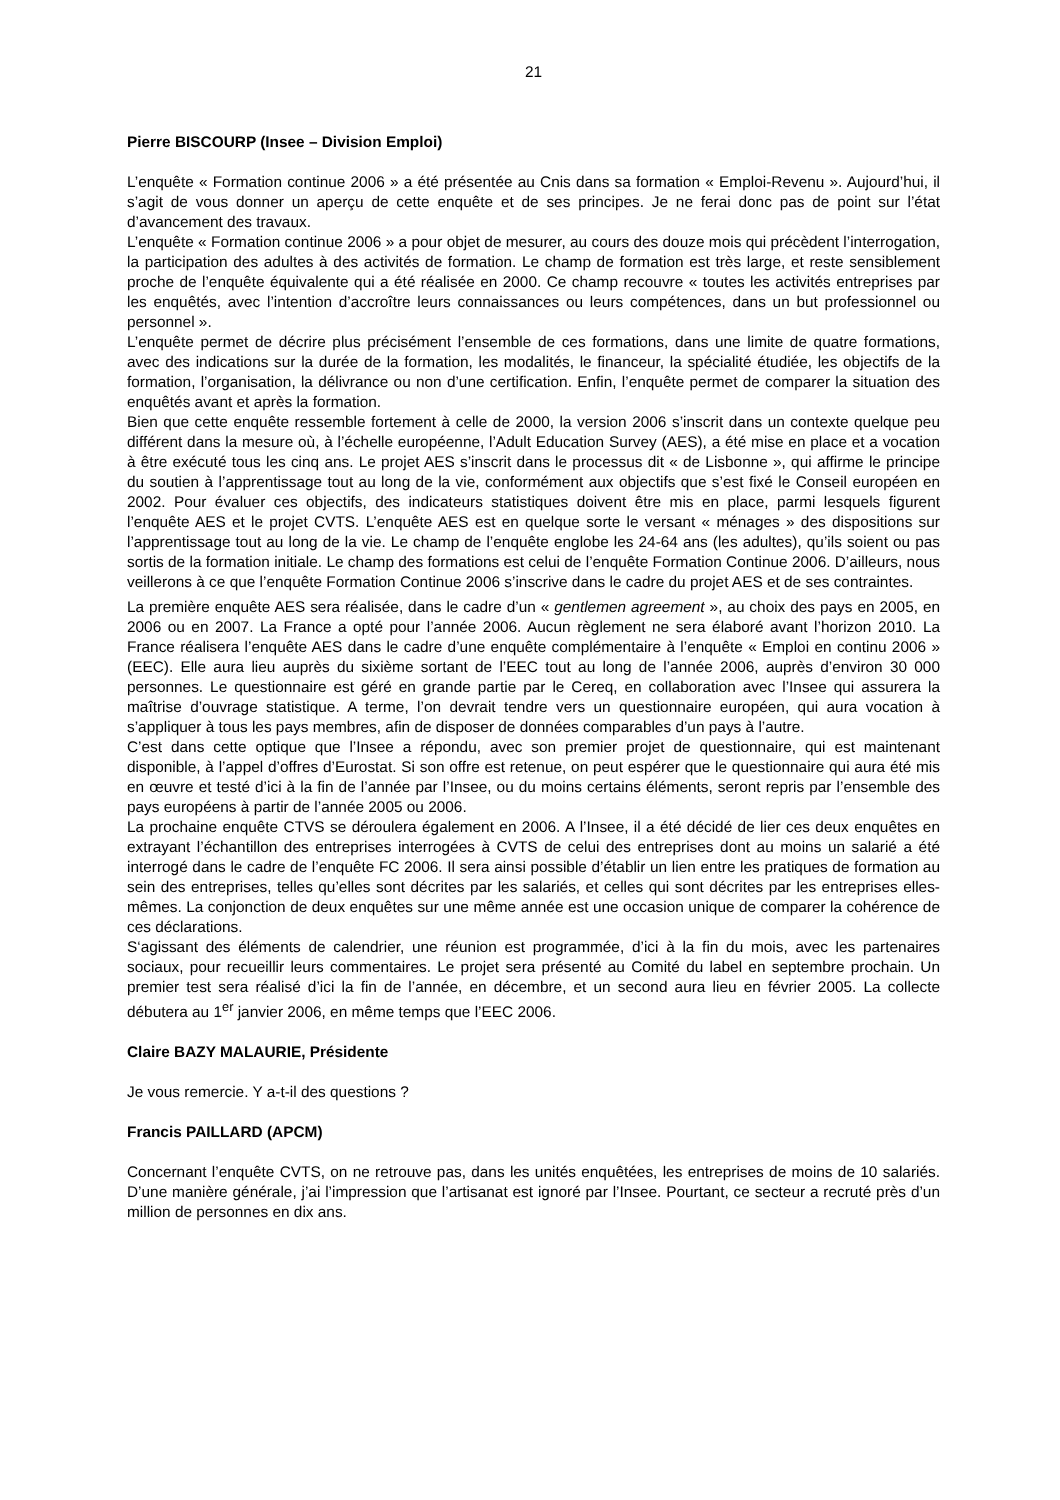21
Pierre BISCOURP (Insee – Division Emploi)
L’enquête « Formation continue 2006 » a été présentée au Cnis dans sa formation « Emploi-Revenu ». Aujourd’hui, il s’agit de vous donner un aperçu de cette enquête et de ses principes. Je ne ferai donc pas de point sur l’état d’avancement des travaux.
L’enquête « Formation continue 2006 » a pour objet de mesurer, au cours des douze mois qui précèdent l’interrogation, la participation des adultes à des activités de formation. Le champ de formation est très large, et reste sensiblement proche de l’enquête équivalente qui a été réalisée en 2000. Ce champ recouvre « toutes les activités entreprises par les enquêtés, avec l’intention d’accroître leurs connaissances ou leurs compétences, dans un but professionnel ou personnel ».
L’enquête permet de décrire plus précisément l’ensemble de ces formations, dans une limite de quatre formations, avec des indications sur la durée de la formation, les modalités, le financeur, la spécialité étudiée, les objectifs de la formation, l’organisation, la délivrance ou non d’une certification. Enfin, l’enquête permet de comparer la situation des enquêtés avant et après la formation.
Bien que cette enquête ressemble fortement à celle de 2000, la version 2006 s’inscrit dans un contexte quelque peu différent dans la mesure où, à l’échelle européenne, l’Adult Education Survey (AES), a été mise en place et a vocation à être exécuté tous les cinq ans. Le projet AES s’inscrit dans le processus dit « de Lisbonne », qui affirme le principe du soutien à l’apprentissage tout au long de la vie, conformément aux objectifs que s’est fixé le Conseil européen en 2002. Pour évaluer ces objectifs, des indicateurs statistiques doivent être mis en place, parmi lesquels figurent l’enquête AES et le projet CVTS. L’enquête AES est en quelque sorte le versant « ménages » des dispositions sur l’apprentissage tout au long de la vie. Le champ de l’enquête englobe les 24-64 ans (les adultes), qu’ils soient ou pas sortis de la formation initiale. Le champ des formations est celui de l’enquête Formation Continue 2006. D’ailleurs, nous veillerons à ce que l’enquête Formation Continue 2006 s’inscrive dans le cadre du projet AES et de ses contraintes.
La première enquête AES sera réalisée, dans le cadre d’un « gentlemen agreement », au choix des pays en 2005, en 2006 ou en 2007. La France a opté pour l’année 2006. Aucun règlement ne sera élaboré avant l’horizon 2010. La France réalisera l’enquête AES dans le cadre d’une enquête complémentaire à l’enquête « Emploi en continu 2006 » (EEC). Elle aura lieu auprès du sixième sortant de l’EEC tout au long de l’année 2006, auprès d’environ 30 000 personnes. Le questionnaire est géré en grande partie par le Cereq, en collaboration avec l’Insee qui assurera la maîtrise d’ouvrage statistique. A terme, l’on devrait tendre vers un questionnaire européen, qui aura vocation à s’appliquer à tous les pays membres, afin de disposer de données comparables d’un pays à l’autre.
C’est dans cette optique que l’Insee a répondu, avec son premier projet de questionnaire, qui est maintenant disponible, à l’appel d’offres d’Eurostat. Si son offre est retenue, on peut espérer que le questionnaire qui aura été mis en œuvre et testé d’ici à la fin de l’année par l’Insee, ou du moins certains éléments, seront repris par l’ensemble des pays européens à partir de l’année 2005 ou 2006.
La prochaine enquête CTVS se déroulera également en 2006. A l’Insee, il a été décidé de lier ces deux enquêtes en extrayant l’échantillon des entreprises interrogées à CVTS de celui des entreprises dont au moins un salarié a été interrogé dans le cadre de l’enquête FC 2006. Il sera ainsi possible d’établir un lien entre les pratiques de formation au sein des entreprises, telles qu’elles sont décrites par les salariés, et celles qui sont décrites par les entreprises elles-mêmes. La conjonction de deux enquêtes sur une même année est une occasion unique de comparer la cohérence de ces déclarations.
S‘agissant des éléments de calendrier, une réunion est programmée, d’ici à la fin du mois, avec les partenaires sociaux, pour recueillir leurs commentaires. Le projet sera présenté au Comité du label en septembre prochain. Un premier test sera réalisé d’ici la fin de l’année, en décembre, et un second aura lieu en février 2005. La collecte débutera au 1<sup>er</sup> janvier 2006, en même temps que l’EEC 2006.
Claire BAZY MALAURIE, Présidente
Je vous remercie. Y a-t-il des questions ?
Francis PAILLARD (APCM)
Concernant l’enquête CVTS, on ne retrouve pas, dans les unités enquêtées, les entreprises de moins de 10 salariés. D’une manière générale, j’ai l’impression que l’artisanat est ignoré par l’Insee. Pourtant, ce secteur a recruté près d’un million de personnes en dix ans.